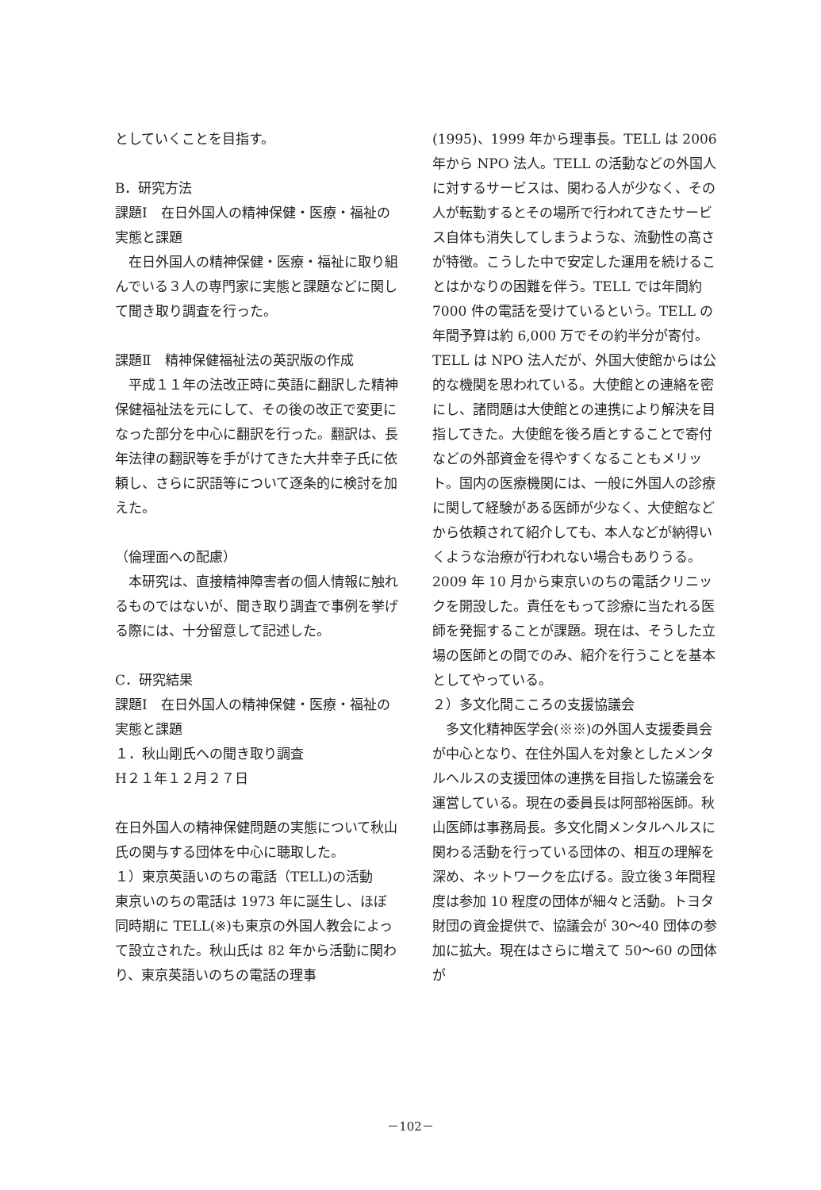としていくことを目指す。
B．研究方法
課題Ⅰ　在日外国人の精神保健・医療・福祉の実態と課題
在日外国人の精神保健・医療・福祉に取り組んでいる３人の専門家に実態と課題などに関して聞き取り調査を行った。
課題Ⅱ　精神保健福祉法の英訳版の作成
平成１１年の法改正時に英語に翻訳した精神保健福祉法を元にして、その後の改正で変更になった部分を中心に翻訳を行った。翻訳は、長年法律の翻訳等を手がけてきた大井幸子氏に依頼し、さらに訳語等について逐条的に検討を加えた。
（倫理面への配慮）
本研究は、直接精神障害者の個人情報に触れるものではないが、聞き取り調査で事例を挙げ
る際には、十分留意して記述した。
C．研究結果
課題Ⅰ　在日外国人の精神保健・医療・福祉の実態と課題
１．秋山剛氏への聞き取り調査
H２１年１２月２７日
在日外国人の精神保健問題の実態について秋山氏の関与する団体を中心に聴取した。
１）東京英語いのちの電話（TELL)の活動
東京いのちの電話は 1973 年に誕生し、ほぼ同時期に TELL(※)も東京の外国人教会によって設立された。秋山氏は 82 年から活動に関わり、東京英語いのちの電話の理事
(1995)、1999 年から理事長。TELL は 2006 年から NPO 法人。TELL の活動などの外国人に対するサービスは、関わる人が少なく、その人が転勤するとその場所で行われてきたサービス自体も消失してしまうような、流動性の高さが特徴。こうした中で安定した運用を続けることはかなりの困難を伴う。TELL では年間約 7000 件の電話を受けているという。TELL の年間予算は約 6,000 万でその約半分が寄付。TELL は NPO 法人だが、外国大使館からは公的な機関を思われている。大使館との連絡を密にし、諸問題は大使館との連携により解決を目指してきた。大使館を後ろ盾とすることで寄付などの外部資金を得やすくなることもメリット。国内の医療機関には、一般に外国人の診療に関して経験がある医師が少なく、大使館などから依頼されて紹介しても、本人などが納得いくような治療が行われない場合もありうる。2009 年 10 月から東京いのちの電話クリニックを開設した。責任をもって診療に当たれる医師を発掘することが課題。現在は、そうした立場の医師との間でのみ、紹介を行うことを基本としてやっている。
２）多文化間こころの支援協議会
多文化精神医学会(※※)の外国人支援委員会が中心となり、在住外国人を対象としたメンタルヘルスの支援団体の連携を目指した協議会を運営している。現在の委員長は阿部裕医師。秋山医師は事務局長。多文化間メンタルヘルスに関わる活動を行っている団体の、相互の理解を深め、ネットワークを広げる。設立後３年間程度は参加 10 程度の団体が細々と活動。トヨタ財団の資金提供で、協議会が 30～40 団体の参加に拡大。現在はさらに増えて 50～60 の団体が
－102－